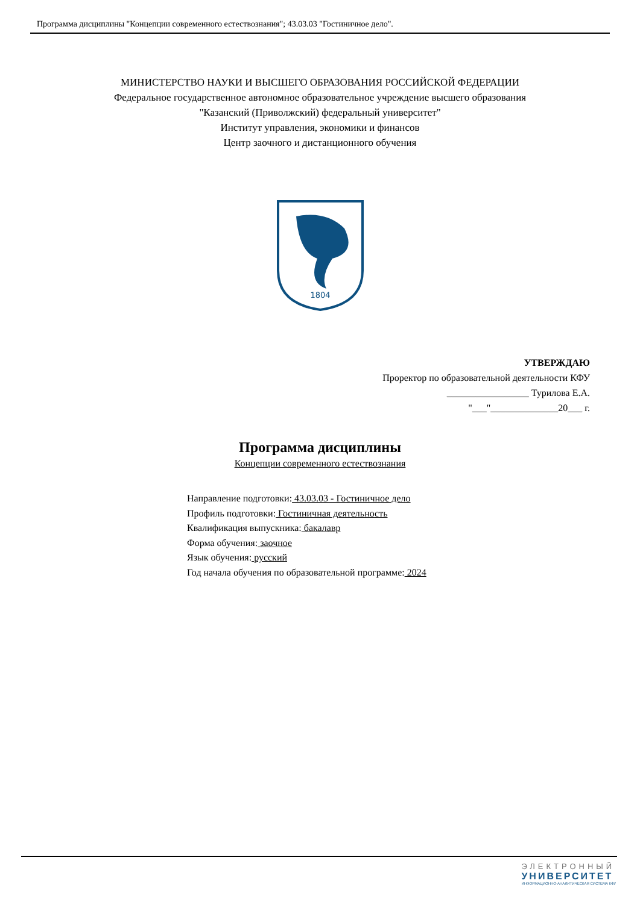Программа дисциплины "Концепции современного естествознания"; 43.03.03 "Гостиничное дело".
МИНИСТЕРСТВО НАУКИ И ВЫСШЕГО ОБРАЗОВАНИЯ РОССИЙСКОЙ ФЕДЕРАЦИИ
Федеральное государственное автономное образовательное учреждение высшего образования
"Казанский (Приволжский) федеральный университет"
Институт управления, экономики и финансов
Центр заочного и дистанционного обучения
1804
УТВЕРЖДАЮ
Проректор по образовательной деятельности КФУ
_________________ Турилова Е.А.
"___"______________20___ г.
Программа дисциплины
Концепции современного естествознания
Направление подготовки: 43.03.03 - Гостиничное дело
Профиль подготовки: Гостиничная деятельность
Квалификация выпускника: бакалавр
Форма обучения: заочное
Язык обучения: русский
Год начала обучения по образовательной программе: 2024
ЭЛЕКТРОННЫЙ
УНИВЕРСИТЕТ
ИНФОРМАЦИОННО-АНАЛИТИЧЕСКАЯ СИСТЕМА КФУ